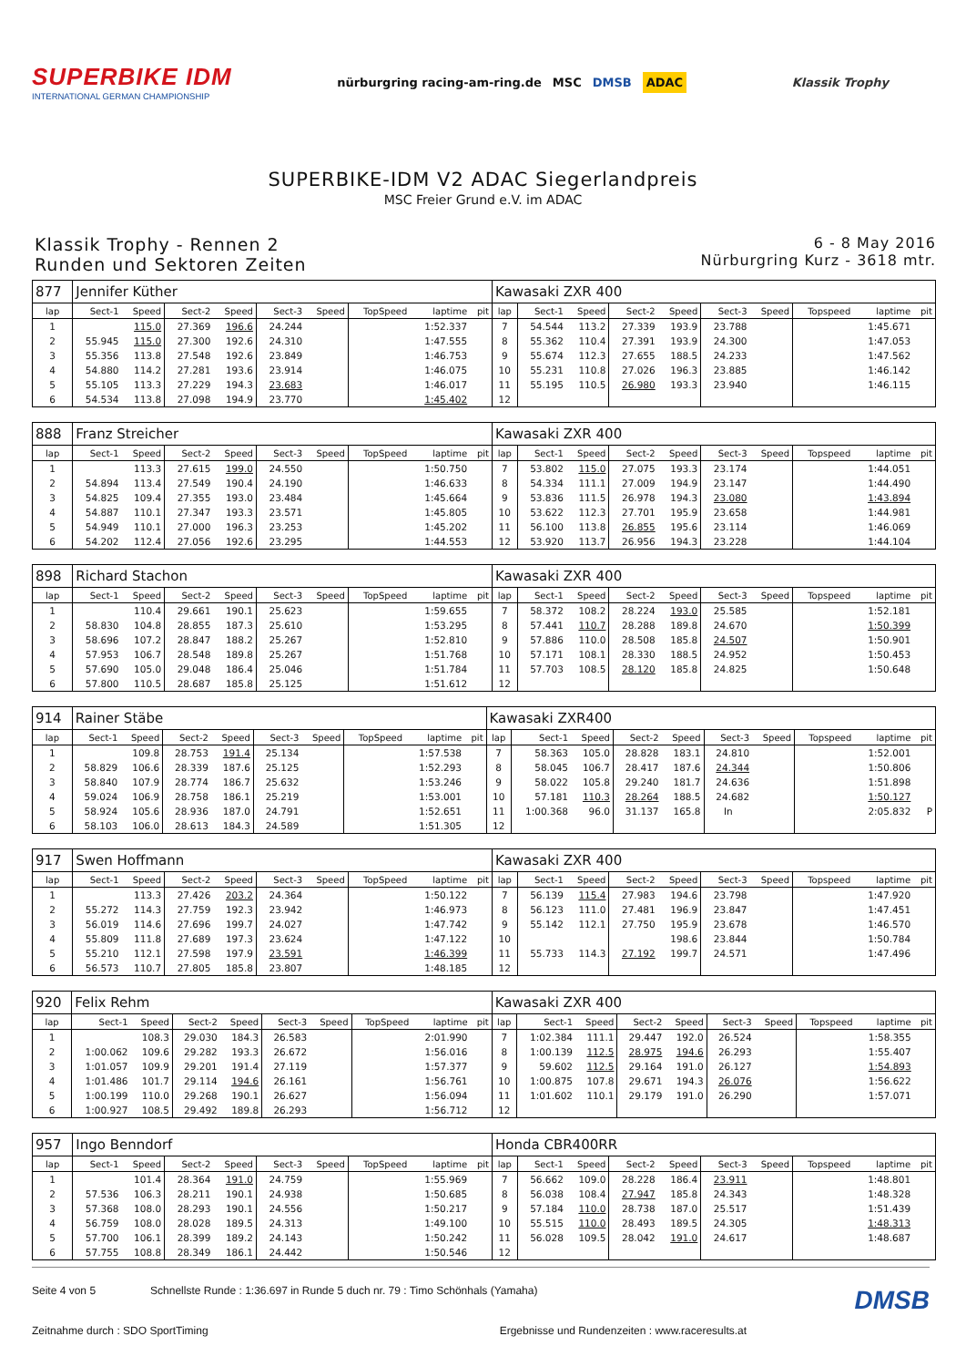SUPERBIKE IDM
INTERNATIONAL GERMAN CHAMPIONSHIP
nürburgring racing-am-ring.de MSC DMSB ADAC
Klassik Trophy
SUPERBIKE-IDM V2 ADAC Siegerlandpreis
MSC Freier Grund e.V. im ADAC
Klassik Trophy - Rennen 2
Runden und Sektoren Zeiten
6 - 8 May 2016
Nürburgring Kurz - 3618 mtr.
| 877 | Jennifer Küther | | | | | | | | | Kawasaki ZXR 400 | | | | | | | | | |
| lap | Sect-1 | Speed | Sect-2 | Speed | Sect-3 | Speed | TopSpeed | laptime | pit | lap | Sect-1 | Speed | Sect-2 | Speed | Sect-3 | Speed | Topspeed | laptime | pit |
| 1 | | 115.0 | 27.369 | 196.6 | 24.244 | | | 1:52.337 | | 7 | 54.544 | 113.2 | 27.339 | 193.9 | 23.788 | | | 1:45.671 | |
| 2 | 55.945 | 115.0 | 27.300 | 192.6 | 24.310 | | | 1:47.555 | | 8 | 55.362 | 110.4 | 27.391 | 193.9 | 24.300 | | | 1:47.053 | |
| 3 | 55.356 | 113.8 | 27.548 | 192.6 | 23.849 | | | 1:46.753 | | 9 | 55.674 | 112.3 | 27.655 | 188.5 | 24.233 | | | 1:47.562 | |
| 4 | 54.880 | 114.2 | 27.281 | 193.6 | 23.914 | | | 1:46.075 | | 10 | 55.231 | 110.8 | 27.026 | 196.3 | 23.885 | | | 1:46.142 | |
| 5 | 55.105 | 113.3 | 27.229 | 194.3 | 23.683 | | | 1:46.017 | | 11 | 55.195 | 110.5 | 26.980 | 193.3 | 23.940 | | | 1:46.115 | |
| 6 | 54.534 | 113.8 | 27.098 | 194.9 | 23.770 | | | 1:45.402 | | 12 | | | | | | | | | |
| 888 | Franz Streicher | | | | | | | | | Kawasaki ZXR 400 | | | | | | | | | |
| lap | Sect-1 | Speed | Sect-2 | Speed | Sect-3 | Speed | TopSpeed | laptime | pit | lap | Sect-1 | Speed | Sect-2 | Speed | Sect-3 | Speed | Topspeed | laptime | pit |
| 1 | | 113.3 | 27.615 | 199.0 | 24.550 | | | 1:50.750 | | 7 | 53.802 | 115.0 | 27.075 | 193.3 | 23.174 | | | 1:44.051 | |
| 2 | 54.894 | 113.4 | 27.549 | 190.4 | 24.190 | | | 1:46.633 | | 8 | 54.334 | 111.1 | 27.009 | 194.9 | 23.147 | | | 1:44.490 | |
| 3 | 54.825 | 109.4 | 27.355 | 193.0 | 23.484 | | | 1:45.664 | | 9 | 53.836 | 111.5 | 26.978 | 194.3 | 23.080 | | | 1:43.894 | |
| 4 | 54.887 | 110.1 | 27.347 | 193.3 | 23.571 | | | 1:45.805 | | 10 | 53.622 | 112.3 | 27.701 | 195.9 | 23.658 | | | 1:44.981 | |
| 5 | 54.949 | 110.1 | 27.000 | 196.3 | 23.253 | | | 1:45.202 | | 11 | 56.100 | 113.8 | 26.855 | 195.6 | 23.114 | | | 1:46.069 | |
| 6 | 54.202 | 112.4 | 27.056 | 192.6 | 23.295 | | | 1:44.553 | | 12 | 53.920 | 113.7 | 26.956 | 194.3 | 23.228 | | | 1:44.104 | |
| 898 | Richard Stachon | | | | | | | | | Kawasaki ZXR 400 | | | | | | | | | |
| lap | Sect-1 | Speed | Sect-2 | Speed | Sect-3 | Speed | TopSpeed | laptime | pit | lap | Sect-1 | Speed | Sect-2 | Speed | Sect-3 | Speed | Topspeed | laptime | pit |
| 1 | | 110.4 | 29.661 | 190.1 | 25.623 | | | 1:59.655 | | 7 | 58.372 | 108.2 | 28.224 | 193.0 | 25.585 | | | 1:52.181 | |
| 2 | 58.830 | 104.8 | 28.855 | 187.3 | 25.610 | | | 1:53.295 | | 8 | 57.441 | 110.7 | 28.288 | 189.8 | 24.670 | | | 1:50.399 | |
| 3 | 58.696 | 107.2 | 28.847 | 188.2 | 25.267 | | | 1:52.810 | | 9 | 57.886 | 110.0 | 28.508 | 185.8 | 24.507 | | | 1:50.901 | |
| 4 | 57.953 | 106.7 | 28.548 | 189.8 | 25.267 | | | 1:51.768 | | 10 | 57.171 | 108.1 | 28.330 | 188.5 | 24.952 | | | 1:50.453 | |
| 5 | 57.690 | 105.0 | 29.048 | 186.4 | 25.046 | | | 1:51.784 | | 11 | 57.703 | 108.5 | 28.120 | 185.8 | 24.825 | | | 1:50.648 | |
| 6 | 57.800 | 110.5 | 28.687 | 185.8 | 25.125 | | | 1:51.612 | | 12 | | | | | | | | | |
| 914 | Rainer Stäbe | | | | | | | | | Kawasaki ZXR400 | | | | | | | | | |
| lap | Sect-1 | Speed | Sect-2 | Speed | Sect-3 | Speed | TopSpeed | laptime | pit | lap | Sect-1 | Speed | Sect-2 | Speed | Sect-3 | Speed | Topspeed | laptime | pit |
| 1 | | 109.8 | 28.753 | 191.4 | 25.134 | | | 1:57.538 | | 7 | 58.363 | 105.0 | 28.828 | 183.1 | 24.810 | | | 1:52.001 | |
| 2 | 58.829 | 106.6 | 28.339 | 187.6 | 25.125 | | | 1:52.293 | | 8 | 58.045 | 106.7 | 28.417 | 187.6 | 24.344 | | | 1:50.806 | |
| 3 | 58.840 | 107.9 | 28.774 | 186.7 | 25.632 | | | 1:53.246 | | 9 | 58.022 | 105.8 | 29.240 | 181.7 | 24.636 | | | 1:51.898 | |
| 4 | 59.024 | 106.9 | 28.758 | 186.1 | 25.219 | | | 1:53.001 | | 10 | 57.181 | 110.3 | 28.264 | 188.5 | 24.682 | | | 1:50.127 | |
| 5 | 58.924 | 105.6 | 28.936 | 187.0 | 24.791 | | | 1:52.651 | | 11 | 1:00.368 | 96.0 | 31.137 | 165.8 | In | | | 2:05.832 | P |
| 6 | 58.103 | 106.0 | 28.613 | 184.3 | 24.589 | | | 1:51.305 | | 12 | | | | | | | | | |
| 917 | Swen Hoffmann | | | | | | | | | Kawasaki ZXR 400 | | | | | | | | | |
| lap | Sect-1 | Speed | Sect-2 | Speed | Sect-3 | Speed | TopSpeed | laptime | pit | lap | Sect-1 | Speed | Sect-2 | Speed | Sect-3 | Speed | Topspeed | laptime | pit |
| 1 | | 113.3 | 27.426 | 203.2 | 24.364 | | | 1:50.122 | | 7 | 56.139 | 115.4 | 27.983 | 194.6 | 23.798 | | | 1:47.920 | |
| 2 | 55.272 | 114.3 | 27.759 | 192.3 | 23.942 | | | 1:46.973 | | 8 | 56.123 | 111.0 | 27.481 | 196.9 | 23.847 | | | 1:47.451 | |
| 3 | 56.019 | 114.6 | 27.696 | 199.7 | 24.027 | | | 1:47.742 | | 9 | 55.142 | 112.1 | 27.750 | 195.9 | 23.678 | | | 1:46.570 | |
| 4 | 55.809 | 111.8 | 27.689 | 197.3 | 23.624 | | | 1:47.122 | | 10 | | | | 198.6 | 23.844 | | | 1:50.784 | |
| 5 | 55.210 | 112.1 | 27.598 | 197.9 | 23.591 | | | 1:46.399 | | 11 | 55.733 | 114.3 | 27.192 | 199.7 | 24.571 | | | 1:47.496 | |
| 6 | 56.573 | 110.7 | 27.805 | 185.8 | 23.807 | | | 1:48.185 | | 12 | | | | | | | | | |
| 920 | Felix Rehm | | | | | | | | | Kawasaki ZXR 400 | | | | | | | | | |
| lap | Sect-1 | Speed | Sect-2 | Speed | Sect-3 | Speed | TopSpeed | laptime | pit | lap | Sect-1 | Speed | Sect-2 | Speed | Sect-3 | Speed | Topspeed | laptime | pit |
| 1 | | 108.3 | 29.030 | 184.3 | 26.583 | | | 2:01.990 | | 7 | 1:02.384 | 111.1 | 29.447 | 192.0 | 26.524 | | | 1:58.355 | |
| 2 | 1:00.062 | 109.6 | 29.282 | 193.3 | 26.672 | | | 1:56.016 | | 8 | 1:00.139 | 112.5 | 28.975 | 194.6 | 26.293 | | | 1:55.407 | |
| 3 | 1:01.057 | 109.9 | 29.201 | 191.4 | 27.119 | | | 1:57.377 | | 9 | 59.602 | 112.5 | 29.164 | 191.0 | 26.127 | | | 1:54.893 | |
| 4 | 1:01.486 | 101.7 | 29.114 | 194.6 | 26.161 | | | 1:56.761 | | 10 | 1:00.875 | 107.8 | 29.671 | 194.3 | 26.076 | | | 1:56.622 | |
| 5 | 1:00.199 | 110.0 | 29.268 | 190.1 | 26.627 | | | 1:56.094 | | 11 | 1:01.602 | 110.1 | 29.179 | 191.0 | 26.290 | | | 1:57.071 | |
| 6 | 1:00.927 | 108.5 | 29.492 | 189.8 | 26.293 | | | 1:56.712 | | 12 | | | | | | | | | |
| 957 | Ingo Benndorf | | | | | | | | | Honda CBR400RR | | | | | | | | | |
| lap | Sect-1 | Speed | Sect-2 | Speed | Sect-3 | Speed | TopSpeed | laptime | pit | lap | Sect-1 | Speed | Sect-2 | Speed | Sect-3 | Speed | Topspeed | laptime | pit |
| 1 | | 101.4 | 28.364 | 191.0 | 24.759 | | | 1:55.969 | | 7 | 56.662 | 109.0 | 28.228 | 186.4 | 23.911 | | | 1:48.801 | |
| 2 | 57.536 | 106.3 | 28.211 | 190.1 | 24.938 | | | 1:50.685 | | 8 | 56.038 | 108.4 | 27.947 | 185.8 | 24.343 | | | 1:48.328 | |
| 3 | 57.368 | 108.0 | 28.293 | 190.1 | 24.556 | | | 1:50.217 | | 9 | 57.184 | 110.0 | 28.738 | 187.0 | 25.517 | | | 1:51.439 | |
| 4 | 56.759 | 108.0 | 28.028 | 189.5 | 24.313 | | | 1:49.100 | | 10 | 55.515 | 110.0 | 28.493 | 189.5 | 24.305 | | | 1:48.313 | |
| 5 | 57.700 | 106.1 | 28.399 | 189.2 | 24.143 | | | 1:50.242 | | 11 | 56.028 | 109.5 | 28.042 | 191.0 | 24.617 | | | 1:48.687 | |
| 6 | 57.755 | 108.8 | 28.349 | 186.1 | 24.442 | | | 1:50.546 | | 12 | | | | | | | | | |
Seite 4 von 5 Schnellste Runde : 1:36.697 in Runde 5 duch nr. 79 : Timo Schönhals (Yamaha)
Zeitnahme durch : SDO SportTiming Ergebnisse und Rundenzeiten : www.raceresults.at
DMSB